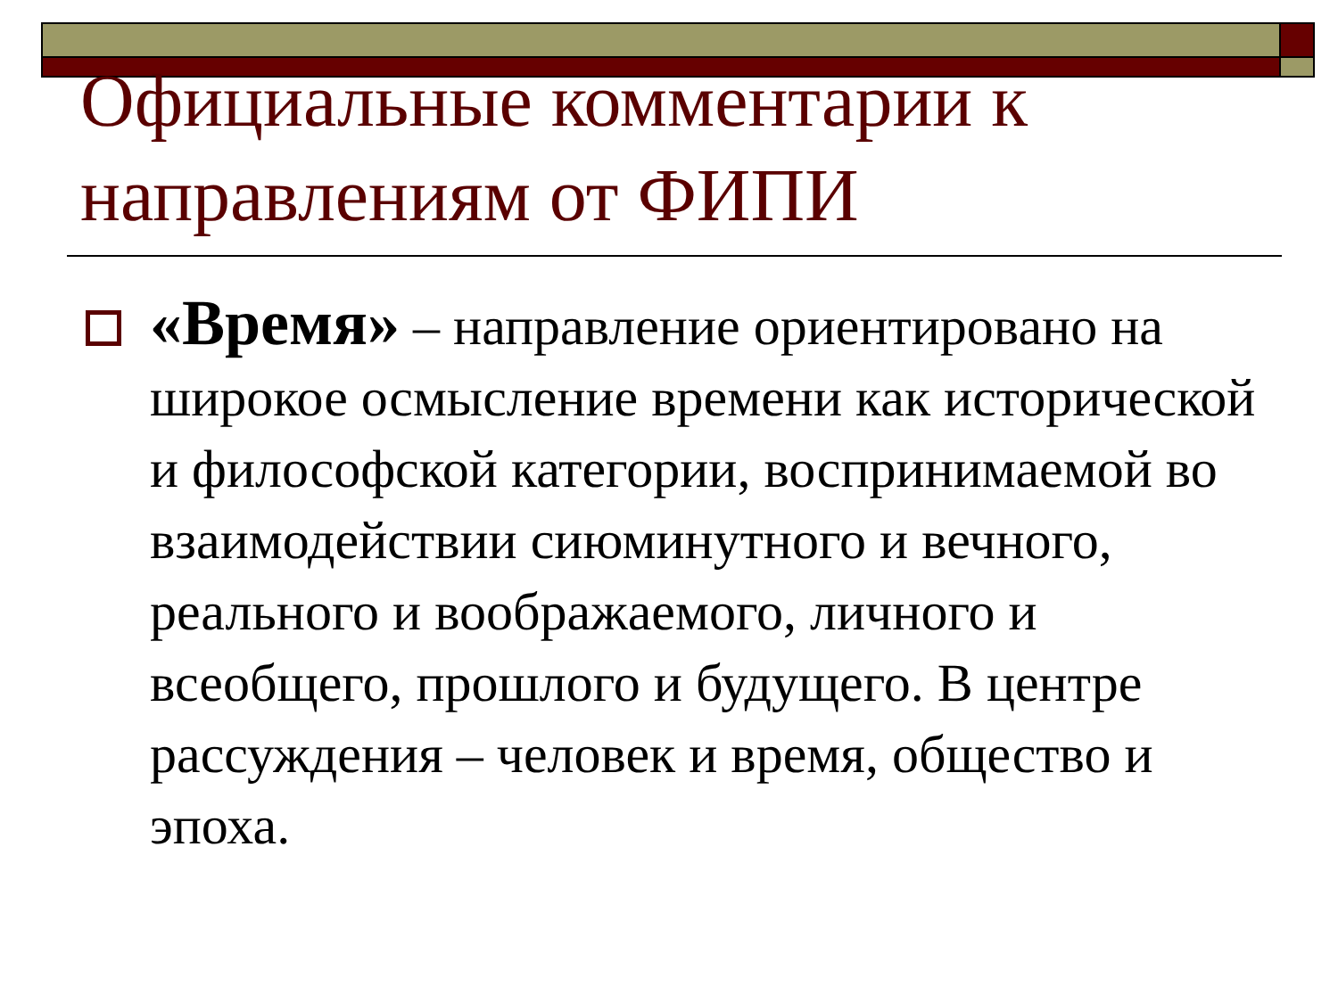Официальные комментарии к направлениям от ФИПИ
«Время» – направление ориентировано на широкое осмысление времени как исторической и философской категории, воспринимаемой во взаимодействии сиюминутного и вечного, реального и воображаемого, личного и всеобщего, прошлого и будущего. В центре рассуждения – человек и время, общество и эпоха.